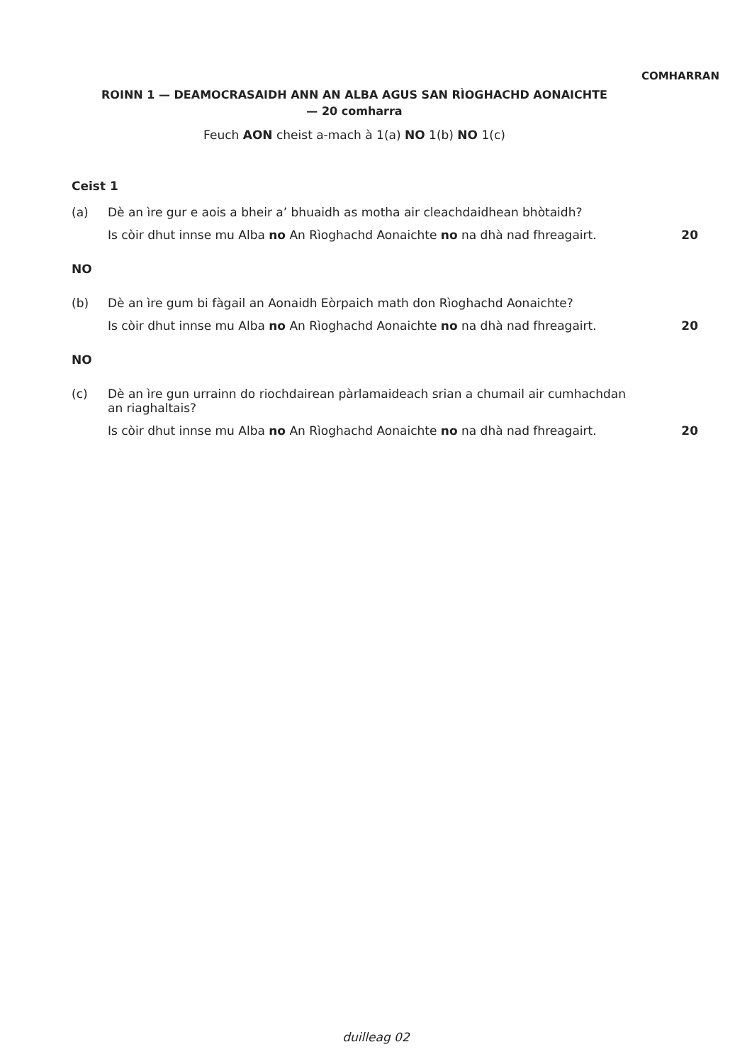COMHARRAN
ROINN 1 — DEAMOCRASAIDH ANN AN ALBA AGUS SAN RÌOGHACHD AONAICHTE
— 20 comharra
Feuch AON cheist a-mach à 1(a) NO 1(b) NO 1(c)
Ceist 1
(a) Dè an ìre gur e aois a bheir a’ bhuaidh as motha air cleachdaidhean bhòtaidh?
Is còir dhut innse mu Alba no An Rìoghachd Aonaichte no na dhà nad fhreagairt. 20
NO
(b) Dè an ìre gum bi fàgail an Aonaidh Eòrpaich math don Rìoghachd Aonaichte?
Is còir dhut innse mu Alba no An Rìoghachd Aonaichte no na dhà nad fhreagairt. 20
NO
(c) Dè an ìre gun urrainn do riochdairean pàrlamaideach srian a chumail air cumhachdan
an riaghaltais?
Is còir dhut innse mu Alba no An Rìoghachd Aonaichte no na dhà nad fhreagairt. 20
duilleag 02